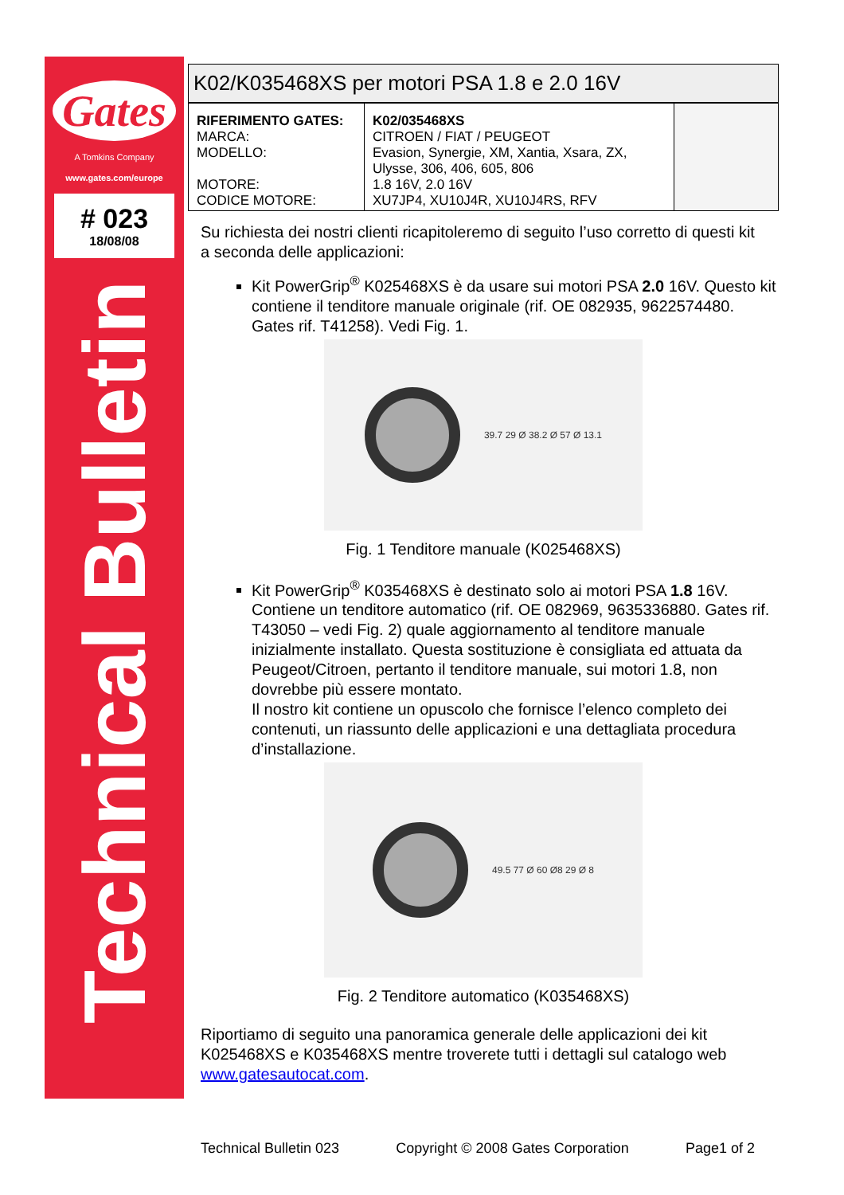Gates
A Tomkins Company
www.gates.com/europe
# 023
18/08/08
Technical Bulletin
K02/K035468XS per motori PSA 1.8 e 2.0 16V
| RIFERIMENTO GATES: MARCA: MODELLO: MOTORE: CODICE MOTORE: | K02/035468XS CITROEN / FIAT / PEUGEOT Evasion, Synergie, XM, Xantia, Xsara, ZX, Ulysse, 306, 406, 605, 806 1.8 16V, 2.0 16V XU7JP4, XU10J4R, XU10J4RS, RFV | |
Su richiesta dei nostri clienti ricapitoleremo di seguito l’uso corretto di questi kit a seconda delle applicazioni:
Kit PowerGrip<sup>®</sup> K025468XS è da usare sui motori PSA 2.0 16V. Questo kit contiene il tenditore manuale originale (rif. OE 082935, 9622574480. Gates rif. T41258). Vedi Fig. 1.
39.7 29 Ø 38.2 Ø 57 Ø 13.1
Fig. 1 Tenditore manuale (K025468XS)
Kit PowerGrip<sup>®</sup> K035468XS è destinato solo ai motori PSA 1.8 16V. Contiene un tenditore automatico (rif. OE 082969, 9635336880. Gates rif. T43050 – vedi Fig. 2) quale aggiornamento al tenditore manuale inizialmente installato. Questa sostituzione è consigliata ed attuata da Peugeot/Citroen, pertanto il tenditore manuale, sui motori 1.8, non dovrebbe più essere montato.
Il nostro kit contiene un opuscolo che fornisce l’elenco completo dei contenuti, un riassunto delle applicazioni e una dettagliata procedura d’installazione.
49.5 77 Ø 60 Ø8 29 Ø 8
Fig. 2 Tenditore automatico (K035468XS)
Riportiamo di seguito una panoramica generale delle applicazioni dei kit K025468XS e K035468XS mentre troverete tutti i dettagli sul catalogo web www.gatesautocat.com.
Technical Bulletin 023 Copyright © 2008 Gates Corporation Page1 of 2